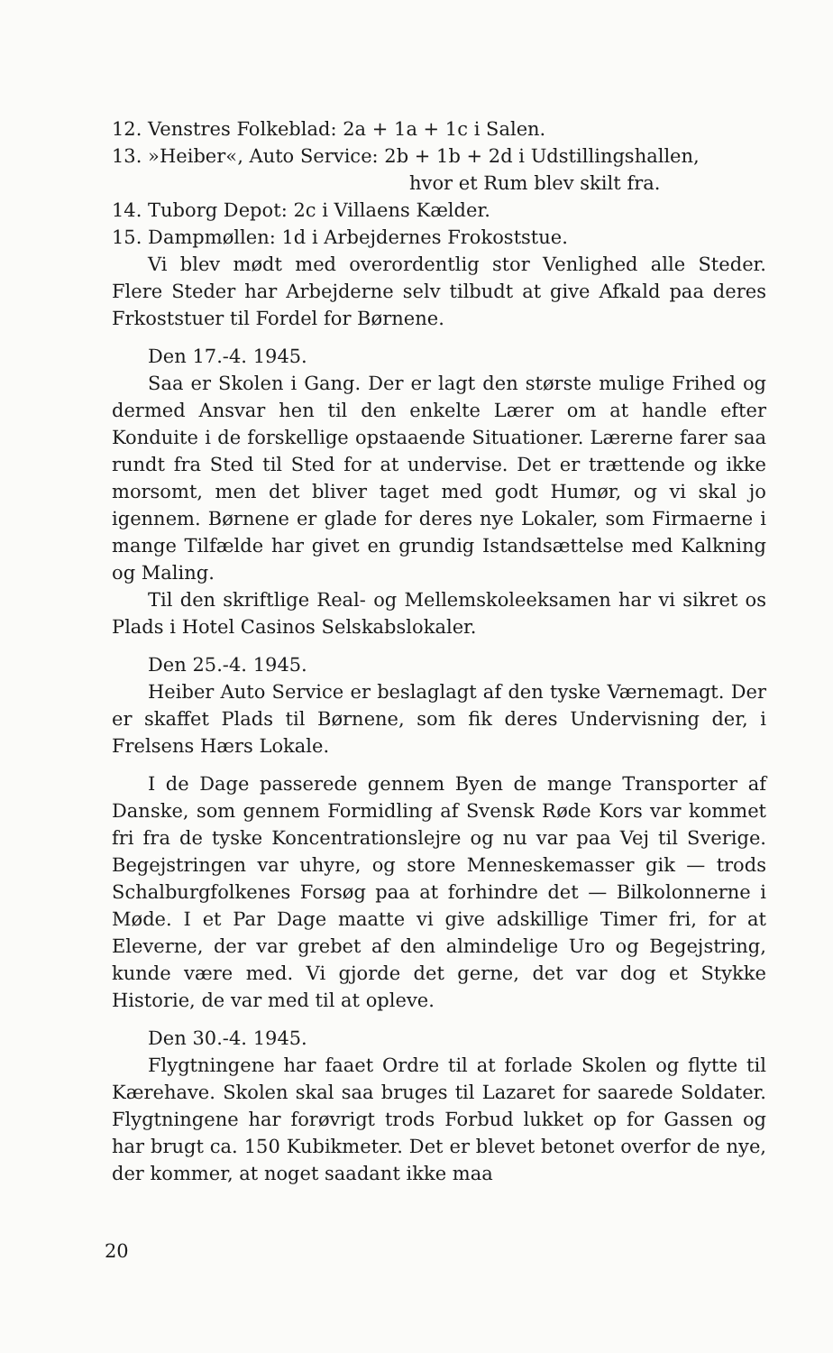12. Venstres Folkeblad: 2a + 1a + 1c i Salen.
13. »Heiber«, Auto Service: 2b + 1b + 2d i Udstillingshallen,
hvor et Rum blev skilt fra.
14. Tuborg Depot: 2c i Villaens Kælder.
15. Dampmøllen: 1d i Arbejdernes Frokoststue.
Vi blev mødt med overordentlig stor Venlighed alle Steder. Flere Steder har Arbejderne selv tilbudt at give Afkald paa deres Frkoststuer til Fordel for Børnene.
Den 17.-4. 1945.
Saa er Skolen i Gang. Der er lagt den største mulige Frihed og dermed Ansvar hen til den enkelte Lærer om at handle efter Konduite i de forskellige opstaaende Situationer. Lærerne farer saa rundt fra Sted til Sted for at undervise. Det er trættende og ikke morsomt, men det bliver taget med godt Humør, og vi skal jo igennem. Børnene er glade for deres nye Lokaler, som Firmaerne i mange Tilfælde har givet en grundig Istandsættelse med Kalkning og Maling.
Til den skriftlige Real- og Mellemskoleeksamen har vi sikret os Plads i Hotel Casinos Selskabslokaler.
Den 25.-4. 1945.
Heiber Auto Service er beslaglagt af den tyske Værnemagt. Der er skaffet Plads til Børnene, som fik deres Undervisning der, i Frelsens Hærs Lokale.
I de Dage passerede gennem Byen de mange Transporter af Danske, som gennem Formidling af Svensk Røde Kors var kommet fri fra de tyske Koncentrationslejre og nu var paa Vej til Sverige. Begejstringen var uhyre, og store Menneskemasser gik — trods Schalburgfolkenes Forsøg paa at forhindre det — Bilkolonnerne i Møde. I et Par Dage maatte vi give adskillige Timer fri, for at Eleverne, der var grebet af den almindelige Uro og Begejstring, kunde være med. Vi gjorde det gerne, det var dog et Stykke Historie, de var med til at opleve.
Den 30.-4. 1945.
Flygtningene har faaet Ordre til at forlade Skolen og flytte til Kærehave. Skolen skal saa bruges til Lazaret for saarede Soldater. Flygtningene har forøvrigt trods Forbud lukket op for Gassen og har brugt ca. 150 Kubikmeter. Det er blevet betonet overfor de nye, der kommer, at noget saadant ikke maa
20